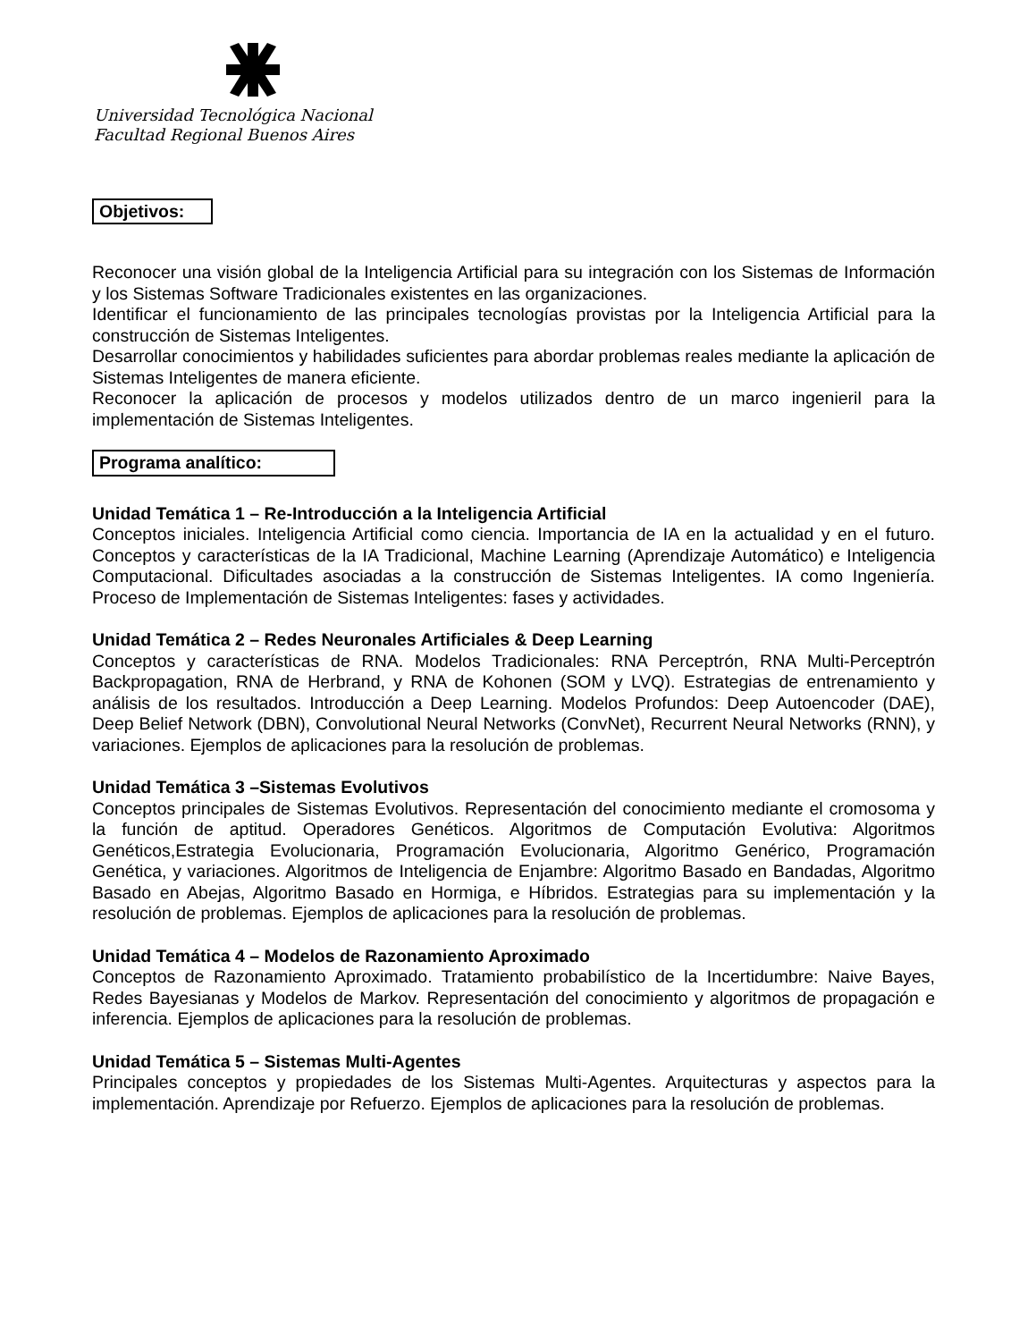Universidad Tecnológica Nacional
Facultad Regional Buenos Aires
Objetivos:
Reconocer una visión global de la Inteligencia Artificial para su integración con los Sistemas de Información y los Sistemas Software Tradicionales existentes en las organizaciones.
Identificar el funcionamiento de las principales tecnologías provistas por la Inteligencia Artificial para la construcción de Sistemas Inteligentes.
Desarrollar conocimientos y habilidades suficientes para abordar problemas reales mediante la aplicación de Sistemas Inteligentes de manera eficiente.
Reconocer la aplicación de procesos y modelos utilizados dentro de un marco ingenieril para la implementación de Sistemas Inteligentes.
Programa analítico:
Unidad Temática 1 – Re-Introducción a la Inteligencia Artificial
Conceptos iniciales. Inteligencia Artificial como ciencia. Importancia de IA en la actualidad y en el futuro. Conceptos y características de la IA Tradicional, Machine Learning (Aprendizaje Automático) e Inteligencia Computacional. Dificultades asociadas a la construcción de Sistemas Inteligentes. IA como Ingeniería. Proceso de Implementación de Sistemas Inteligentes: fases y actividades.
Unidad Temática 2 – Redes Neuronales Artificiales & Deep Learning
Conceptos y características de RNA. Modelos Tradicionales: RNA Perceptrón, RNA Multi-Perceptrón Backpropagation, RNA de Herbrand, y RNA de Kohonen (SOM y LVQ). Estrategias de entrenamiento y análisis de los resultados. Introducción a Deep Learning. Modelos Profundos: Deep Autoencoder (DAE), Deep Belief Network (DBN), Convolutional Neural Networks (ConvNet), Recurrent Neural Networks (RNN), y variaciones. Ejemplos de aplicaciones para la resolución de problemas.
Unidad Temática 3 –Sistemas Evolutivos
Conceptos principales de Sistemas Evolutivos. Representación del conocimiento mediante el cromosoma y la función de aptitud. Operadores Genéticos. Algoritmos de Computación Evolutiva: Algoritmos Genéticos,Estrategia Evolucionaria, Programación Evolucionaria, Algoritmo Genérico, Programación Genética, y variaciones. Algoritmos de Inteligencia de Enjambre: Algoritmo Basado en Bandadas, Algoritmo Basado en Abejas, Algoritmo Basado en Hormiga, e Híbridos. Estrategias para su implementación y la resolución de problemas. Ejemplos de aplicaciones para la resolución de problemas.
Unidad Temática 4 – Modelos de Razonamiento Aproximado
Conceptos de Razonamiento Aproximado. Tratamiento probabilístico de la Incertidumbre: Naive Bayes, Redes Bayesianas y Modelos de Markov. Representación del conocimiento y algoritmos de propagación e inferencia. Ejemplos de aplicaciones para la resolución de problemas.
Unidad Temática 5 – Sistemas Multi-Agentes
Principales conceptos y propiedades de los Sistemas Multi-Agentes. Arquitecturas y aspectos para la implementación. Aprendizaje por Refuerzo. Ejemplos de aplicaciones para la resolución de problemas.